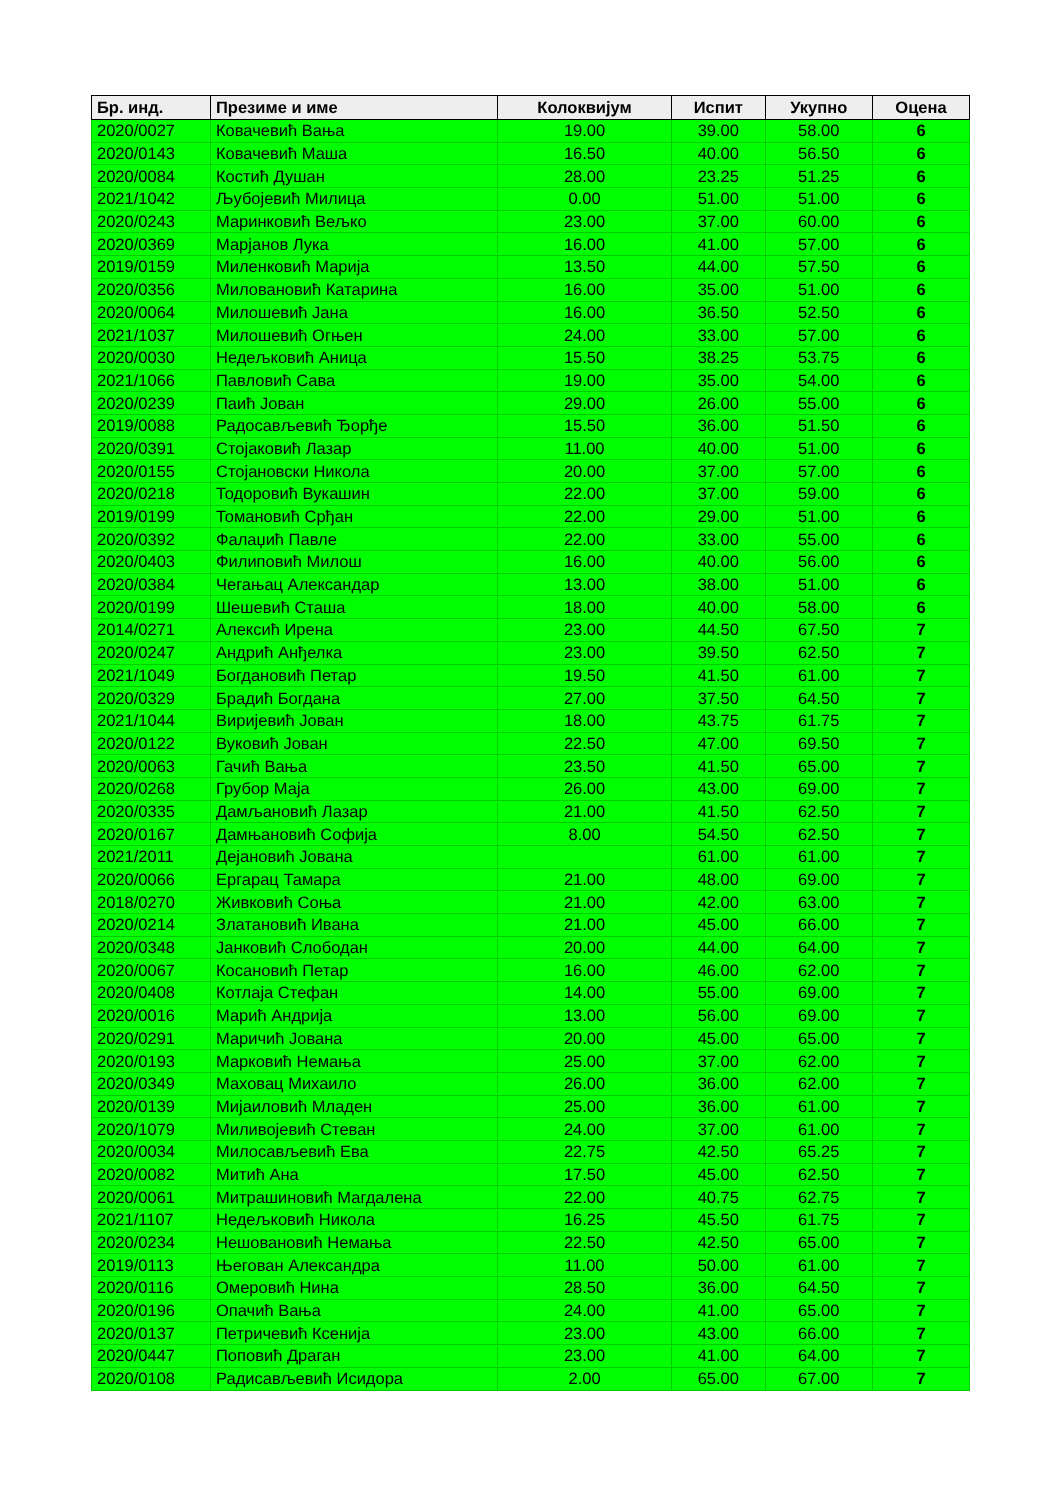| Бр. инд. | Презиме и име | Колоквијум | Испит | Укупно | Оцена |
| --- | --- | --- | --- | --- | --- |
| 2020/0027 | Ковачевић Вања | 19.00 | 39.00 | 58.00 | 6 |
| 2020/0143 | Ковачевић Маша | 16.50 | 40.00 | 56.50 | 6 |
| 2020/0084 | Костић Душан | 28.00 | 23.25 | 51.25 | 6 |
| 2021/1042 | Љубојевић Милица | 0.00 | 51.00 | 51.00 | 6 |
| 2020/0243 | Маринковић Вељко | 23.00 | 37.00 | 60.00 | 6 |
| 2020/0369 | Марјанов Лука | 16.00 | 41.00 | 57.00 | 6 |
| 2019/0159 | Миленковић Марија | 13.50 | 44.00 | 57.50 | 6 |
| 2020/0356 | Миловановић Катарина | 16.00 | 35.00 | 51.00 | 6 |
| 2020/0064 | Милошевић Јана | 16.00 | 36.50 | 52.50 | 6 |
| 2021/1037 | Милошевић Огњен | 24.00 | 33.00 | 57.00 | 6 |
| 2020/0030 | Недељковић Аница | 15.50 | 38.25 | 53.75 | 6 |
| 2021/1066 | Павловић Сава | 19.00 | 35.00 | 54.00 | 6 |
| 2020/0239 | Паић Јован | 29.00 | 26.00 | 55.00 | 6 |
| 2019/0088 | Радосављевић Ђорђе | 15.50 | 36.00 | 51.50 | 6 |
| 2020/0391 | Стојаковић Лазар | 11.00 | 40.00 | 51.00 | 6 |
| 2020/0155 | Стојановски Никола | 20.00 | 37.00 | 57.00 | 6 |
| 2020/0218 | Тодоровић Вукашин | 22.00 | 37.00 | 59.00 | 6 |
| 2019/0199 | Томановић Срђан | 22.00 | 29.00 | 51.00 | 6 |
| 2020/0392 | Фалаџић Павле | 22.00 | 33.00 | 55.00 | 6 |
| 2020/0403 | Филиповић Милош | 16.00 | 40.00 | 56.00 | 6 |
| 2020/0384 | Чегањац Александар | 13.00 | 38.00 | 51.00 | 6 |
| 2020/0199 | Шешевић Сташа | 18.00 | 40.00 | 58.00 | 6 |
| 2014/0271 | Алексић Ирена | 23.00 | 44.50 | 67.50 | 7 |
| 2020/0247 | Андрић Анђелка | 23.00 | 39.50 | 62.50 | 7 |
| 2021/1049 | Богдановић Петар | 19.50 | 41.50 | 61.00 | 7 |
| 2020/0329 | Брадић Богдана | 27.00 | 37.50 | 64.50 | 7 |
| 2021/1044 | Виријевић Јован | 18.00 | 43.75 | 61.75 | 7 |
| 2020/0122 | Вуковић Јован | 22.50 | 47.00 | 69.50 | 7 |
| 2020/0063 | Гачић Вања | 23.50 | 41.50 | 65.00 | 7 |
| 2020/0268 | Грубор Маја | 26.00 | 43.00 | 69.00 | 7 |
| 2020/0335 | Дамљановић Лазар | 21.00 | 41.50 | 62.50 | 7 |
| 2020/0167 | Дамњановић Софија | 8.00 | 54.50 | 62.50 | 7 |
| 2021/2011 | Дејановић Јована | | 61.00 | 61.00 | 7 |
| 2020/0066 | Ергарац Тамара | 21.00 | 48.00 | 69.00 | 7 |
| 2018/0270 | Живковић Соња | 21.00 | 42.00 | 63.00 | 7 |
| 2020/0214 | Златановић Ивана | 21.00 | 45.00 | 66.00 | 7 |
| 2020/0348 | Јанковић Слободан | 20.00 | 44.00 | 64.00 | 7 |
| 2020/0067 | Косановић Петар | 16.00 | 46.00 | 62.00 | 7 |
| 2020/0408 | Котлаја Стефан | 14.00 | 55.00 | 69.00 | 7 |
| 2020/0016 | Марић Андрија | 13.00 | 56.00 | 69.00 | 7 |
| 2020/0291 | Маричић Јована | 20.00 | 45.00 | 65.00 | 7 |
| 2020/0193 | Марковић Немања | 25.00 | 37.00 | 62.00 | 7 |
| 2020/0349 | Маховац Михаило | 26.00 | 36.00 | 62.00 | 7 |
| 2020/0139 | Мијаиловић Младен | 25.00 | 36.00 | 61.00 | 7 |
| 2020/1079 | Миливојевић Стеван | 24.00 | 37.00 | 61.00 | 7 |
| 2020/0034 | Милосављевић Ева | 22.75 | 42.50 | 65.25 | 7 |
| 2020/0082 | Митић Ана | 17.50 | 45.00 | 62.50 | 7 |
| 2020/0061 | Митрашиновић Магдалена | 22.00 | 40.75 | 62.75 | 7 |
| 2021/1107 | Недељковић Никола | 16.25 | 45.50 | 61.75 | 7 |
| 2020/0234 | Нешовановић Немања | 22.50 | 42.50 | 65.00 | 7 |
| 2019/0113 | Његован Александра | 11.00 | 50.00 | 61.00 | 7 |
| 2020/0116 | Омеровић Нина | 28.50 | 36.00 | 64.50 | 7 |
| 2020/0196 | Опачић Вања | 24.00 | 41.00 | 65.00 | 7 |
| 2020/0137 | Петричевић Ксенија | 23.00 | 43.00 | 66.00 | 7 |
| 2020/0447 | Поповић Драган | 23.00 | 41.00 | 64.00 | 7 |
| 2020/0108 | Радисављевић Исидора | 2.00 | 65.00 | 67.00 | 7 |